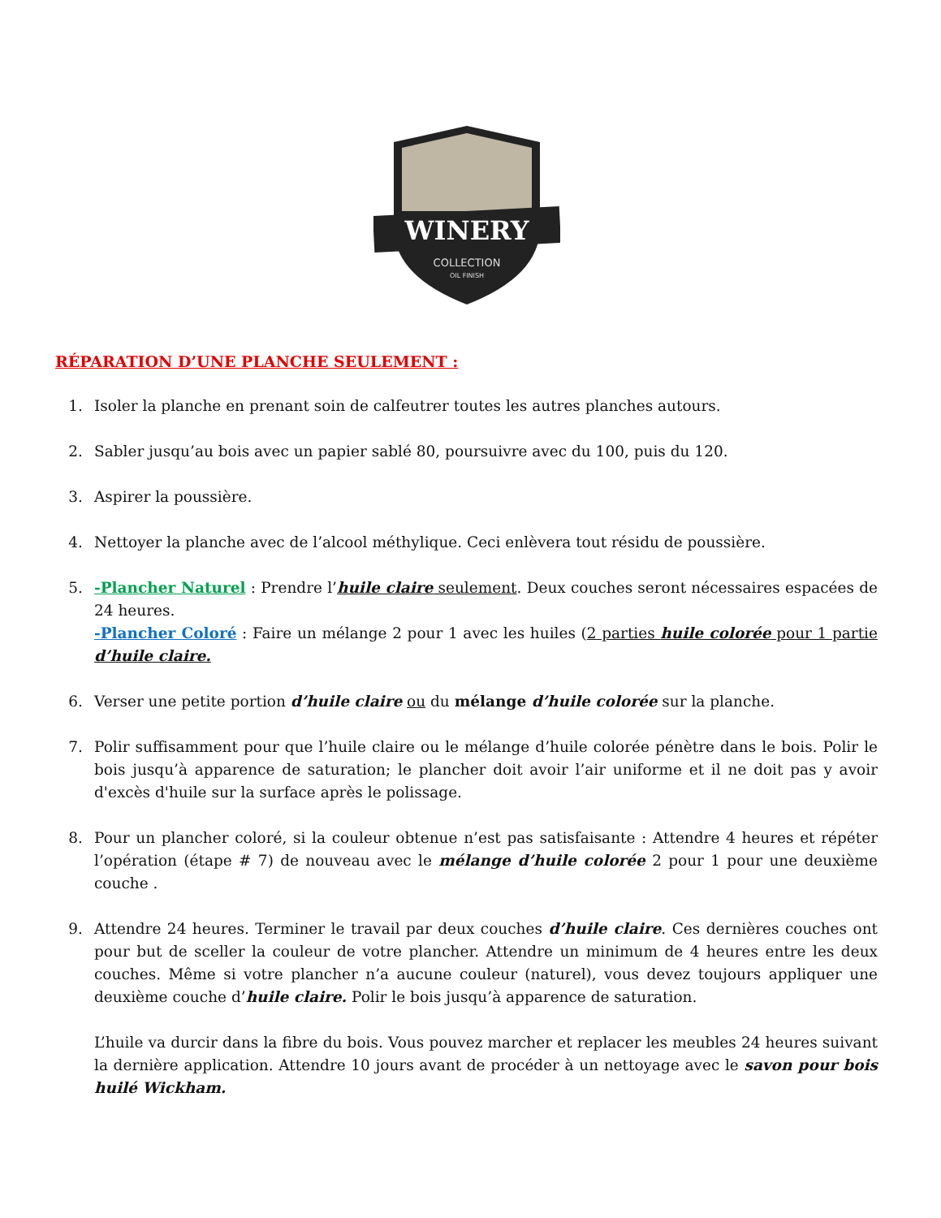WINERY
COLLECTION
OIL FINISH
RÉPARATION D’UNE PLANCHE SEULEMENT :
1. Isoler la planche en prenant soin de calfeutrer toutes les autres planches autours.
2. Sabler jusqu’au bois avec un papier sablé 80, poursuivre avec du 100, puis du 120.
3. Aspirer la poussière.
4. Nettoyer la planche avec de l’alcool méthylique. Ceci enlèvera tout résidu de poussière.
5. -Plancher Naturel : Prendre l’huile claire seulement. Deux couches seront nécessaires espacées de 24 heures.
-Plancher Coloré : Faire un mélange 2 pour 1 avec les huiles (2 parties huile colorée pour 1 partie d’huile claire.
6. Verser une petite portion d’huile claire ou du mélange d’huile colorée sur la planche.
7. Polir suffisamment pour que l’huile claire ou le mélange d’huile colorée pénètre dans le bois. Polir le bois jusqu’à apparence de saturation; le plancher doit avoir l’air uniforme et il ne doit pas y avoir d'excès d'huile sur la surface après le polissage.
8. Pour un plancher coloré, si la couleur obtenue n’est pas satisfaisante : Attendre 4 heures et répéter l’opération (étape # 7) de nouveau avec le mélange d’huile colorée 2 pour 1 pour une deuxième couche .
9. Attendre 24 heures. Terminer le travail par deux couches d’huile claire. Ces dernières couches ont pour but de sceller la couleur de votre plancher. Attendre un minimum de 4 heures entre les deux couches. Même si votre plancher n’a aucune couleur (naturel), vous devez toujours appliquer une deuxième couche d’huile claire. Polir le bois jusqu’à apparence de saturation.
L’huile va durcir dans la fibre du bois. Vous pouvez marcher et replacer les meubles 24 heures suivant la dernière application. Attendre 10 jours avant de procéder à un nettoyage avec le savon pour bois huilé Wickham.